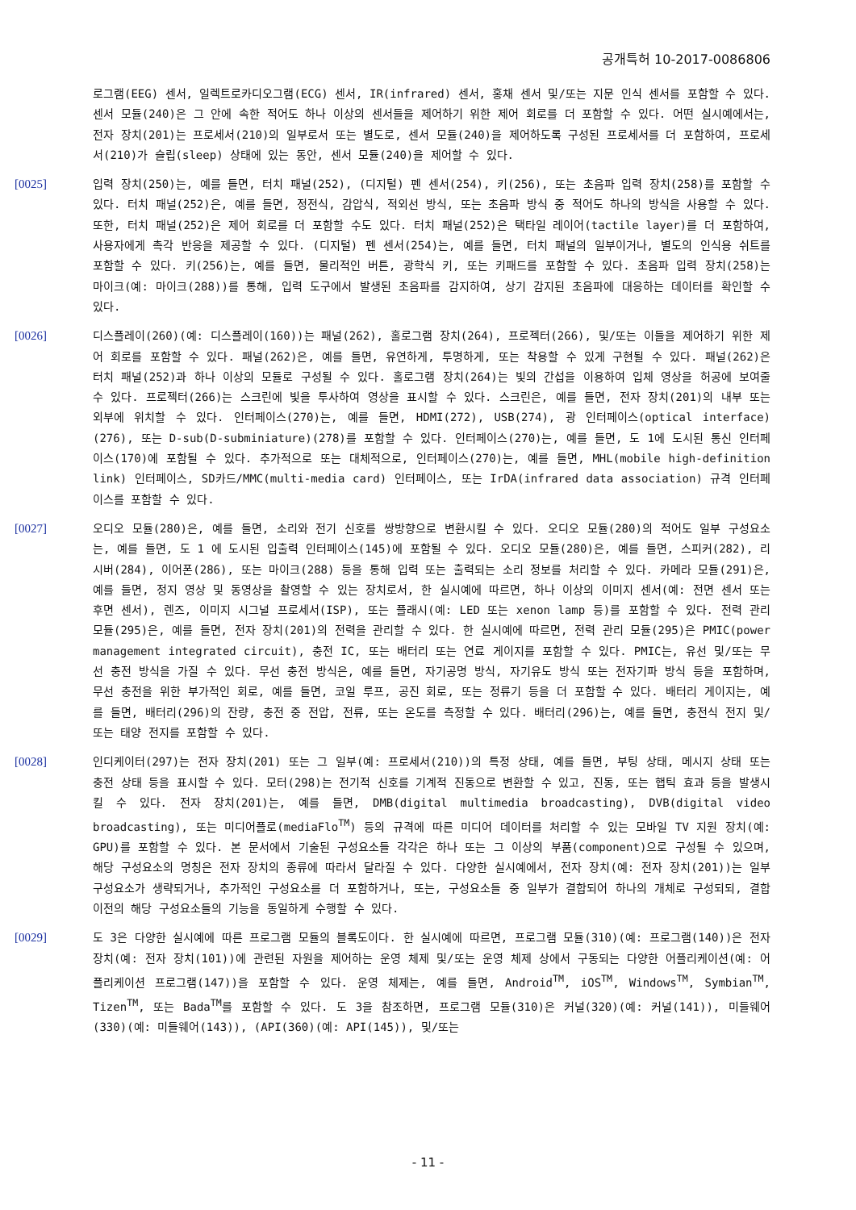공개특허 10-2017-0086806
로그램(EEG) 센서, 일렉트로카디오그램(ECG) 센서, IR(infrared) 센서, 홍채 센서 및/또는 지문 인식 센서를 포함할 수 있다. 센서 모듈(240)은 그 안에 속한 적어도 하나 이상의 센서들을 제어하기 위한 제어 회로를 더 포함할 수 있다. 어떤 실시예에서는, 전자 장치(201)는 프로세서(210)의 일부로서 또는 별도로, 센서 모듈(240)을 제어하도록 구성된 프로세서를 더 포함하여, 프로세서(210)가 슬립(sleep) 상태에 있는 동안, 센서 모듈(240)을 제어할 수 있다.
[0025] 입력 장치(250)는, 예를 들면, 터치 패널(252), (디지털) 펜 센서(254), 키(256), 또는 초음파 입력 장치(258)를 포함할 수 있다. 터치 패널(252)은, 예를 들면, 정전식, 감압식, 적외선 방식, 또는 초음파 방식 중 적어도 하나의 방식을 사용할 수 있다. 또한, 터치 패널(252)은 제어 회로를 더 포함할 수도 있다. 터치 패널(252)은 택타일 레이어(tactile layer)를 더 포함하여, 사용자에게 촉각 반응을 제공할 수 있다. (디지털) 펜 센서(254)는, 예를 들면, 터치 패널의 일부이거나, 별도의 인식용 쉬트를 포함할 수 있다. 키(256)는, 예를 들면, 물리적인 버튼, 광학식 키, 또는 키패드를 포함할 수 있다. 초음파 입력 장치(258)는 마이크(예: 마이크(288))를 통해, 입력 도구에서 발생된 초음파를 감지하여, 상기 감지된 초음파에 대응하는 데이터를 확인할 수 있다.
[0026] 디스플레이(260)(예: 디스플레이(160))는 패널(262), 홀로그램 장치(264), 프로젝터(266), 및/또는 이들을 제어하기 위한 제어 회로를 포함할 수 있다. 패널(262)은, 예를 들면, 유연하게, 투명하게, 또는 착용할 수 있게 구현될 수 있다. 패널(262)은 터치 패널(252)과 하나 이상의 모듈로 구성될 수 있다. 홀로그램 장치(264)는 빛의 간섭을 이용하여 입체 영상을 허공에 보여줄 수 있다. 프로젝터(266)는 스크린에 빛을 투사하여 영상을 표시할 수 있다. 스크린은, 예를 들면, 전자 장치(201)의 내부 또는 외부에 위치할 수 있다. 인터페이스(270)는, 예를 들면, HDMI(272), USB(274), 광 인터페이스(optical interface)(276), 또는 D-sub(D-subminiature)(278)를 포함할 수 있다. 인터페이스(270)는, 예를 들면, 도 1에 도시된 통신 인터페이스(170)에 포함될 수 있다. 추가적으로 또는 대체적으로, 인터페이스(270)는, 예를 들면, MHL(mobile high-definition link) 인터페이스, SD카드/MMC(multi-media card) 인터페이스, 또는 IrDA(infrared data association) 규격 인터페이스를 포함할 수 있다.
[0027] 오디오 모듈(280)은, 예를 들면, 소리와 전기 신호를 쌍방향으로 변환시킬 수 있다. 오디오 모듈(280)의 적어도 일부 구성요소는, 예를 들면, 도 1 에 도시된 입출력 인터페이스(145)에 포함될 수 있다. 오디오 모듈(280)은, 예를 들면, 스피커(282), 리시버(284), 이어폰(286), 또는 마이크(288) 등을 통해 입력 또는 출력되는 소리 정보를 처리할 수 있다. 카메라 모듈(291)은, 예를 들면, 정지 영상 및 동영상을 촬영할 수 있는 장치로서, 한 실시예에 따르면, 하나 이상의 이미지 센서(예: 전면 센서 또는 후면 센서), 렌즈, 이미지 시그널 프로세서(ISP), 또는 플래시(예: LED 또는 xenon lamp 등)를 포함할 수 있다. 전력 관리 모듈(295)은, 예를 들면, 전자 장치(201)의 전력을 관리할 수 있다. 한 실시예에 따르면, 전력 관리 모듈(295)은 PMIC(power management integrated circuit), 충전 IC, 또는 배터리 또는 연료 게이지를 포함할 수 있다. PMIC는, 유선 및/또는 무선 충전 방식을 가질 수 있다. 무선 충전 방식은, 예를 들면, 자기공명 방식, 자기유도 방식 또는 전자기파 방식 등을 포함하며, 무선 충전을 위한 부가적인 회로, 예를 들면, 코일 루프, 공진 회로, 또는 정류기 등을 더 포함할 수 있다. 배터리 게이지는, 예를 들면, 배터리(296)의 잔량, 충전 중 전압, 전류, 또는 온도를 측정할 수 있다. 배터리(296)는, 예를 들면, 충전식 전지 및/또는 태양 전지를 포함할 수 있다.
[0028] 인디케이터(297)는 전자 장치(201) 또는 그 일부(예: 프로세서(210))의 특정 상태, 예를 들면, 부팅 상태, 메시지 상태 또는 충전 상태 등을 표시할 수 있다. 모터(298)는 전기적 신호를 기계적 진동으로 변환할 수 있고, 진동, 또는 햅틱 효과 등을 발생시킬 수 있다. 전자 장치(201)는, 예를 들면, DMB(digital multimedia broadcasting), DVB(digital video broadcasting), 또는 미디어플로(mediaFlo<sup>TM</sup>) 등의 규격에 따른 미디어 데이터를 처리할 수 있는 모바일 TV 지원 장치(예: GPU)를 포함할 수 있다. 본 문서에서 기술된 구성요소들 각각은 하나 또는 그 이상의 부품(component)으로 구성될 수 있으며, 해당 구성요소의 명칭은 전자 장치의 종류에 따라서 달라질 수 있다. 다양한 실시예에서, 전자 장치(예: 전자 장치(201))는 일부 구성요소가 생략되거나, 추가적인 구성요소를 더 포함하거나, 또는, 구성요소들 중 일부가 결합되어 하나의 개체로 구성되되, 결합 이전의 해당 구성요소들의 기능을 동일하게 수행할 수 있다.
[0029] 도 3은 다양한 실시예에 따른 프로그램 모듈의 블록도이다. 한 실시예에 따르면, 프로그램 모듈(310)(예: 프로그램(140))은 전자 장치(예: 전자 장치(101))에 관련된 자원을 제어하는 운영 체제 및/또는 운영 체제 상에서 구동되는 다양한 어플리케이션(예: 어플리케이션 프로그램(147))을 포함할 수 있다. 운영 체제는, 예를 들면, Android<sup>TM</sup>, iOS<sup>TM</sup>, Windows<sup>TM</sup>, Symbian<sup>TM</sup>, Tizen<sup>TM</sup>, 또는 Bada<sup>TM</sup>를 포함할 수 있다. 도 3을 참조하면, 프로그램 모듈(310)은 커널(320)(예: 커널(141)), 미들웨어(330)(예: 미들웨어(143)), (API(360)(예: API(145)), 및/또는
- 11 -